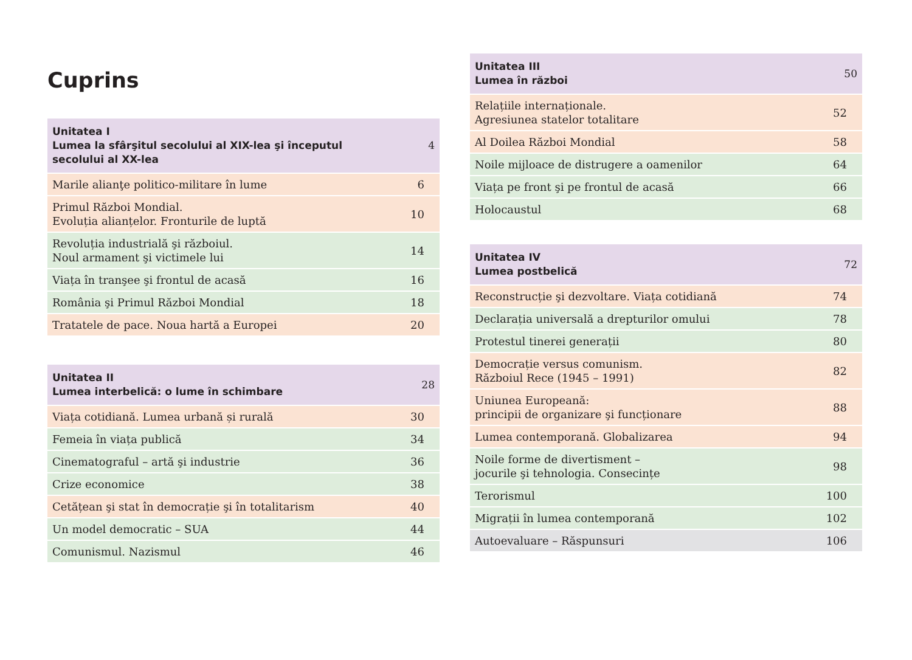Cuprins
| Unitatea I Lumea la sfârşitul secolului al XIX-lea şi începutul secolului al XX-lea | 4 |
| Marile alianţe politico-militare în lume | 6 |
| Primul Război Mondial. Evoluția alianțelor. Fronturile de luptă | 10 |
| Revoluția industrială şi războiul. Noul armament şi victimele lui | 14 |
| Viața în tranşee şi frontul de acasă | 16 |
| România şi Primul Război Mondial | 18 |
| Tratatele de pace. Noua hartă a Europei | 20 |
| Unitatea II Lumea interbelică: o lume în schimbare | 28 |
| Viața cotidiană. Lumea urbană și rurală | 30 |
| Femeia în viața publică | 34 |
| Cinematograful – artă şi industrie | 36 |
| Crize economice | 38 |
| Cetățean şi stat în democrație şi în totalitarism | 40 |
| Un model democratic – SUA | 44 |
| Comunismul. Nazismul | 46 |
| Unitatea III Lumea în război | 50 |
| Relațiile internaționale. Agresiunea statelor totalitare | 52 |
| Al Doilea Război Mondial | 58 |
| Noile mijloace de distrugere a oamenilor | 64 |
| Viața pe front şi pe frontul de acasă | 66 |
| Holocaustul | 68 |
| Unitatea IV Lumea postbelică | 72 |
| Reconstrucție şi dezvoltare. Viața cotidiană | 74 |
| Declarația universală a drepturilor omului | 78 |
| Protestul tinerei generații | 80 |
| Democrație versus comunism. Războiul Rece (1945 – 1991) | 82 |
| Uniunea Europeană: principii de organizare şi funcționare | 88 |
| Lumea contemporană. Globalizarea | 94 |
| Noile forme de divertisment – jocurile şi tehnologia. Consecințe | 98 |
| Terorismul | 100 |
| Migrații în lumea contemporană | 102 |
| Autoevaluare – Răspunsuri | 106 |